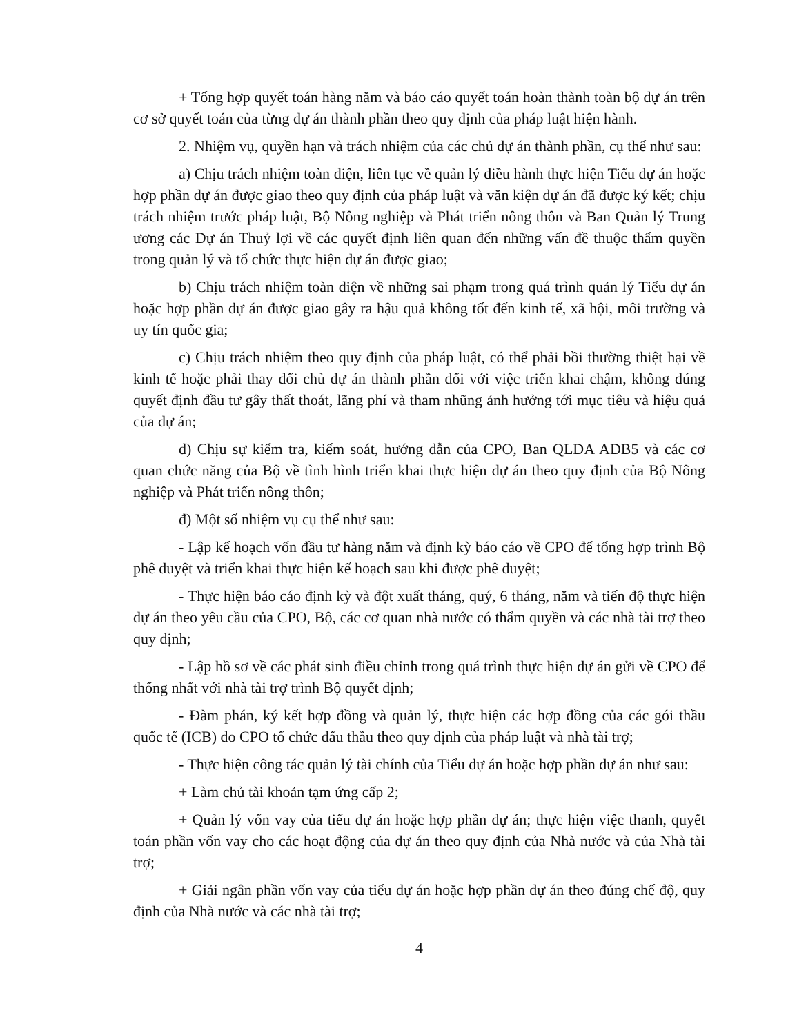+ Tổng hợp quyết toán hàng năm và báo cáo quyết toán hoàn thành toàn bộ dự án trên cơ sở quyết toán của từng dự án thành phần theo quy định của pháp luật hiện hành.
2. Nhiệm vụ, quyền hạn và trách nhiệm của các chủ dự án thành phần, cụ thể như sau:
a) Chịu trách nhiệm toàn diện, liên tục về quản lý điều hành thực hiện Tiểu dự án hoặc hợp phần dự án được giao theo quy định của pháp luật và văn kiện dự án đã được ký kết; chịu trách nhiệm trước pháp luật, Bộ Nông nghiệp và Phát triển nông thôn và Ban Quản lý Trung ương các Dự án Thuỷ lợi về các quyết định liên quan đến những vấn đề thuộc thẩm quyền trong quản lý và tổ chức thực hiện dự án được giao;
b) Chịu trách nhiệm toàn diện về những sai phạm trong quá trình quản lý Tiểu dự án hoặc hợp phần dự án được giao gây ra hậu quả không tốt đến kinh tế, xã hội, môi trường và uy tín quốc gia;
c) Chịu trách nhiệm theo quy định của pháp luật, có thể phải bồi thường thiệt hại về kinh tế hoặc phải thay đổi chủ dự án thành phần đối với việc triển khai chậm, không đúng quyết định đầu tư gây thất thoát, lãng phí và tham nhũng ảnh hưởng tới mục tiêu và hiệu quả của dự án;
d) Chịu sự kiểm tra, kiểm soát, hướng dẫn của CPO, Ban QLDA ADB5 và các cơ quan chức năng của Bộ về tình hình triển khai thực hiện dự án theo quy định của Bộ Nông nghiệp và Phát triển nông thôn;
đ) Một số nhiệm vụ cụ thể như sau:
- Lập kế hoạch vốn đầu tư hàng năm và định kỳ báo cáo về CPO để tổng hợp trình Bộ phê duyệt và triển khai thực hiện kế hoạch sau khi được phê duyệt;
- Thực hiện báo cáo định kỳ và đột xuất tháng, quý, 6 tháng, năm và tiến độ thực hiện dự án theo yêu cầu của CPO, Bộ, các cơ quan nhà nước có thẩm quyền và các nhà tài trợ theo quy định;
- Lập hồ sơ về các phát sinh điều chỉnh trong quá trình thực hiện dự án gửi về CPO để thống nhất với nhà tài trợ trình Bộ quyết định;
- Đàm phán, ký kết hợp đồng và quản lý, thực hiện các hợp đồng của các gói thầu quốc tế (ICB) do CPO tổ chức đấu thầu theo quy định của pháp luật và nhà tài trợ;
- Thực hiện công tác quản lý tài chính của Tiểu dự án hoặc hợp phần dự án như sau:
+ Làm chủ tài khoản tạm ứng cấp 2;
+ Quản lý vốn vay của tiểu dự án hoặc hợp phần dự án; thực hiện việc thanh, quyết toán phần vốn vay cho các hoạt động của dự án theo quy định của Nhà nước và của Nhà tài trợ;
+ Giải ngân phần vốn vay của tiểu dự án hoặc hợp phần dự án theo đúng chế độ, quy định của Nhà nước và các nhà tài trợ;
4